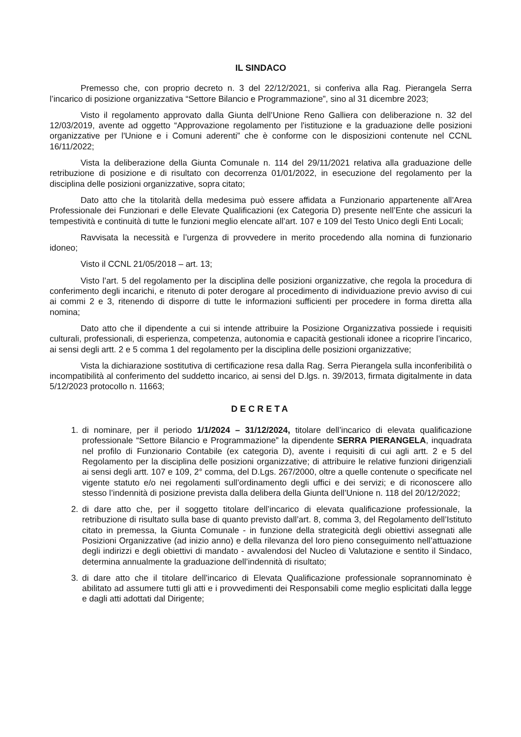IL SINDACO
Premesso che, con proprio decreto n. 3 del 22/12/2021, si conferiva alla Rag. Pierangela Serra l’incarico di posizione organizzativa “Settore Bilancio e Programmazione”, sino al 31 dicembre 2023;
Visto il regolamento approvato dalla Giunta dell’Unione Reno Galliera con deliberazione n. 32 del 12/03/2019, avente ad oggetto “Approvazione regolamento per l'istituzione e la graduazione delle posizioni organizzative per l'Unione e i Comuni aderenti” che è conforme con le disposizioni contenute nel CCNL 16/11/2022;
Vista la deliberazione della Giunta Comunale n. 114 del 29/11/2021 relativa alla graduazione delle retribuzione di posizione e di risultato con decorrenza 01/01/2022, in esecuzione del regolamento per la disciplina delle posizioni organizzative, sopra citato;
Dato atto che la titolarità della medesima può essere affidata a Funzionario appartenente all’Area Professionale dei Funzionari e delle Elevate Qualificazioni (ex Categoria D) presente nell’Ente che assicuri la tempestività e continuità di tutte le funzioni meglio elencate all’art. 107 e 109 del Testo Unico degli Enti Locali;
Ravvisata la necessità e l’urgenza di provvedere in merito procedendo alla nomina di funzionario idoneo;
Visto il CCNL 21/05/2018 – art. 13;
Visto l’art. 5 del regolamento per la disciplina delle posizioni organizzative, che regola la procedura di conferimento degli incarichi, e ritenuto di poter derogare al procedimento di individuazione previo avviso di cui ai commi 2 e 3, ritenendo di disporre di tutte le informazioni sufficienti per procedere in forma diretta alla nomina;
Dato atto che il dipendente a cui si intende attribuire la Posizione Organizzativa possiede i requisiti culturali, professionali, di esperienza, competenza, autonomia e capacità gestionali idonee a ricoprire l’incarico, ai sensi degli artt. 2 e 5 comma 1 del regolamento per la disciplina delle posizioni organizzative;
Vista la dichiarazione sostitutiva di certificazione resa dalla Rag. Serra Pierangela sulla inconferibilità o incompatibilità al conferimento del suddetto incarico, ai sensi del D.lgs. n. 39/2013, firmata digitalmente in data 5/12/2023 protocollo n. 11663;
DECRETA
1. di nominare, per il periodo 1/1/2024 – 31/12/2024, titolare dell’incarico di elevata qualificazione professionale “Settore Bilancio e Programmazione” la dipendente SERRA PIERANGELA, inquadrata nel profilo di Funzionario Contabile (ex categoria D), avente i requisiti di cui agli artt. 2 e 5 del Regolamento per la disciplina delle posizioni organizzative; di attribuire le relative funzioni dirigenziali ai sensi degli artt. 107 e 109, 2° comma, del D.Lgs. 267/2000, oltre a quelle contenute o specificate nel vigente statuto e/o nei regolamenti sull’ordinamento degli uffici e dei servizi; e di riconoscere allo stesso l’indennità di posizione prevista dalla delibera della Giunta dell’Unione n. 118 del 20/12/2022;
2. di dare atto che, per il soggetto titolare dell’incarico di elevata qualificazione professionale, la retribuzione di risultato sulla base di quanto previsto dall’art. 8, comma 3, del Regolamento dell’Istituto citato in premessa, la Giunta Comunale - in funzione della strategicità degli obiettivi assegnati alle Posizioni Organizzative (ad inizio anno) e della rilevanza del loro pieno conseguimento nell’attuazione degli indirizzi e degli obiettivi di mandato - avvalendosi del Nucleo di Valutazione e sentito il Sindaco, determina annualmente la graduazione dell’indennità di risultato;
3. di dare atto che il titolare dell’incarico di Elevata Qualificazione professionale soprannominato è abilitato ad assumere tutti gli atti e i provvedimenti dei Responsabili come meglio esplicitati dalla legge e dagli atti adottati dal Dirigente;